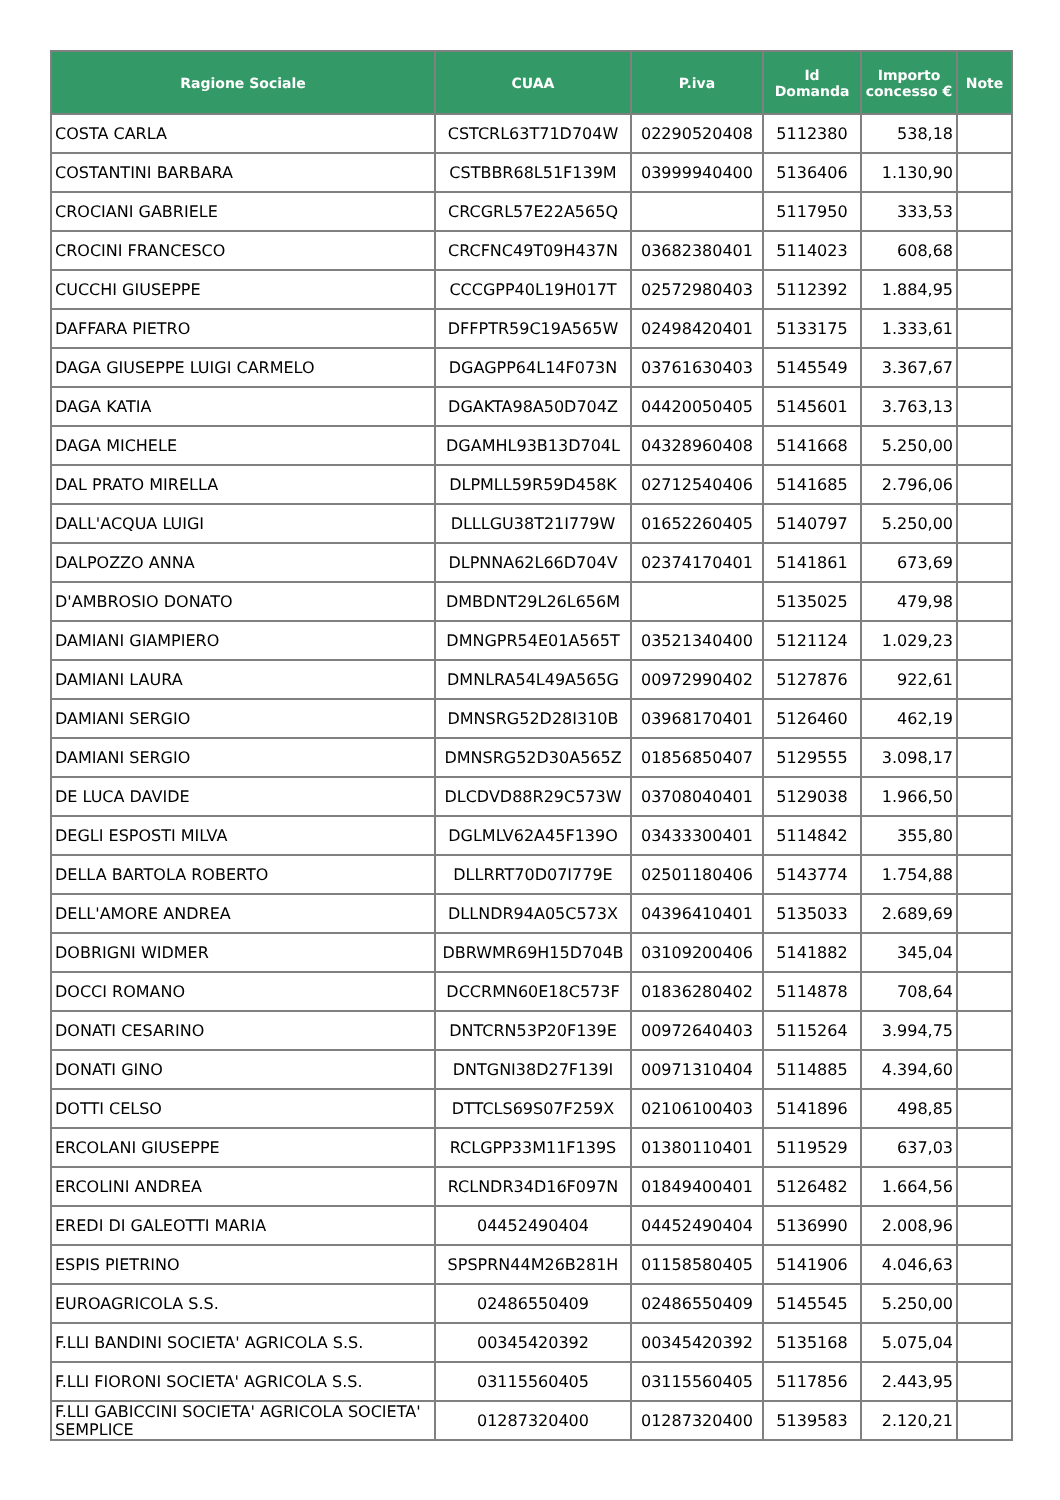| Ragione Sociale | CUAA | P.iva | Id Domanda | Importo concesso € | Note |
| --- | --- | --- | --- | --- | --- |
| COSTA CARLA | CSTCRL63T71D704W | 02290520408 | 5112380 | 538,18 | |
| COSTANTINI BARBARA | CSTBBR68L51F139M | 03999940400 | 5136406 | 1.130,90 | |
| CROCIANI GABRIELE | CRCGRL57E22A565Q | | 5117950 | 333,53 | |
| CROCINI FRANCESCO | CRCFNC49T09H437N | 03682380401 | 5114023 | 608,68 | |
| CUCCHI GIUSEPPE | CCCGPP40L19H017T | 02572980403 | 5112392 | 1.884,95 | |
| DAFFARA PIETRO | DFFPTR59C19A565W | 02498420401 | 5133175 | 1.333,61 | |
| DAGA GIUSEPPE LUIGI CARMELO | DGAGPP64L14F073N | 03761630403 | 5145549 | 3.367,67 | |
| DAGA KATIA | DGAKTA98A50D704Z | 04420050405 | 5145601 | 3.763,13 | |
| DAGA MICHELE | DGAMHL93B13D704L | 04328960408 | 5141668 | 5.250,00 | |
| DAL PRATO MIRELLA | DLPMLL59R59D458K | 02712540406 | 5141685 | 2.796,06 | |
| DALL'ACQUA LUIGI | DLLLGU38T21I779W | 01652260405 | 5140797 | 5.250,00 | |
| DALPOZZO ANNA | DLPNNA62L66D704V | 02374170401 | 5141861 | 673,69 | |
| D'AMBROSIO DONATO | DMBDNT29L26L656M | | 5135025 | 479,98 | |
| DAMIANI GIAMPIERO | DMNGPR54E01A565T | 03521340400 | 5121124 | 1.029,23 | |
| DAMIANI LAURA | DMNLRA54L49A565G | 00972990402 | 5127876 | 922,61 | |
| DAMIANI SERGIO | DMNSRG52D28I310B | 03968170401 | 5126460 | 462,19 | |
| DAMIANI SERGIO | DMNSRG52D30A565Z | 01856850407 | 5129555 | 3.098,17 | |
| DE LUCA DAVIDE | DLCDVD88R29C573W | 03708040401 | 5129038 | 1.966,50 | |
| DEGLI ESPOSTI MILVA | DGLMLV62A45F139O | 03433300401 | 5114842 | 355,80 | |
| DELLA BARTOLA ROBERTO | DLLRRT70D07I779E | 02501180406 | 5143774 | 1.754,88 | |
| DELL'AMORE ANDREA | DLLNDR94A05C573X | 04396410401 | 5135033 | 2.689,69 | |
| DOBRIGNI WIDMER | DBRWMR69H15D704B | 03109200406 | 5141882 | 345,04 | |
| DOCCI ROMANO | DCCRMN60E18C573F | 01836280402 | 5114878 | 708,64 | |
| DONATI CESARINO | DNTCRN53P20F139E | 00972640403 | 5115264 | 3.994,75 | |
| DONATI GINO | DNTGNI38D27F139I | 00971310404 | 5114885 | 4.394,60 | |
| DOTTI CELSO | DTTCLS69S07F259X | 02106100403 | 5141896 | 498,85 | |
| ERCOLANI GIUSEPPE | RCLGPP33M11F139S | 01380110401 | 5119529 | 637,03 | |
| ERCOLINI ANDREA | RCLNDR34D16F097N | 01849400401 | 5126482 | 1.664,56 | |
| EREDI DI GALEOTTI MARIA | 04452490404 | 04452490404 | 5136990 | 2.008,96 | |
| ESPIS PIETRINO | SPSPRN44M26B281H | 01158580405 | 5141906 | 4.046,63 | |
| EUROAGRICOLA S.S. | 02486550409 | 02486550409 | 5145545 | 5.250,00 | |
| F.LLI BANDINI SOCIETA' AGRICOLA S.S. | 00345420392 | 00345420392 | 5135168 | 5.075,04 | |
| F.LLI FIORONI SOCIETA' AGRICOLA S.S. | 03115560405 | 03115560405 | 5117856 | 2.443,95 | |
| F.LLI GABICCINI SOCIETA' AGRICOLA SOCIETA' SEMPLICE | 01287320400 | 01287320400 | 5139583 | 2.120,21 | |